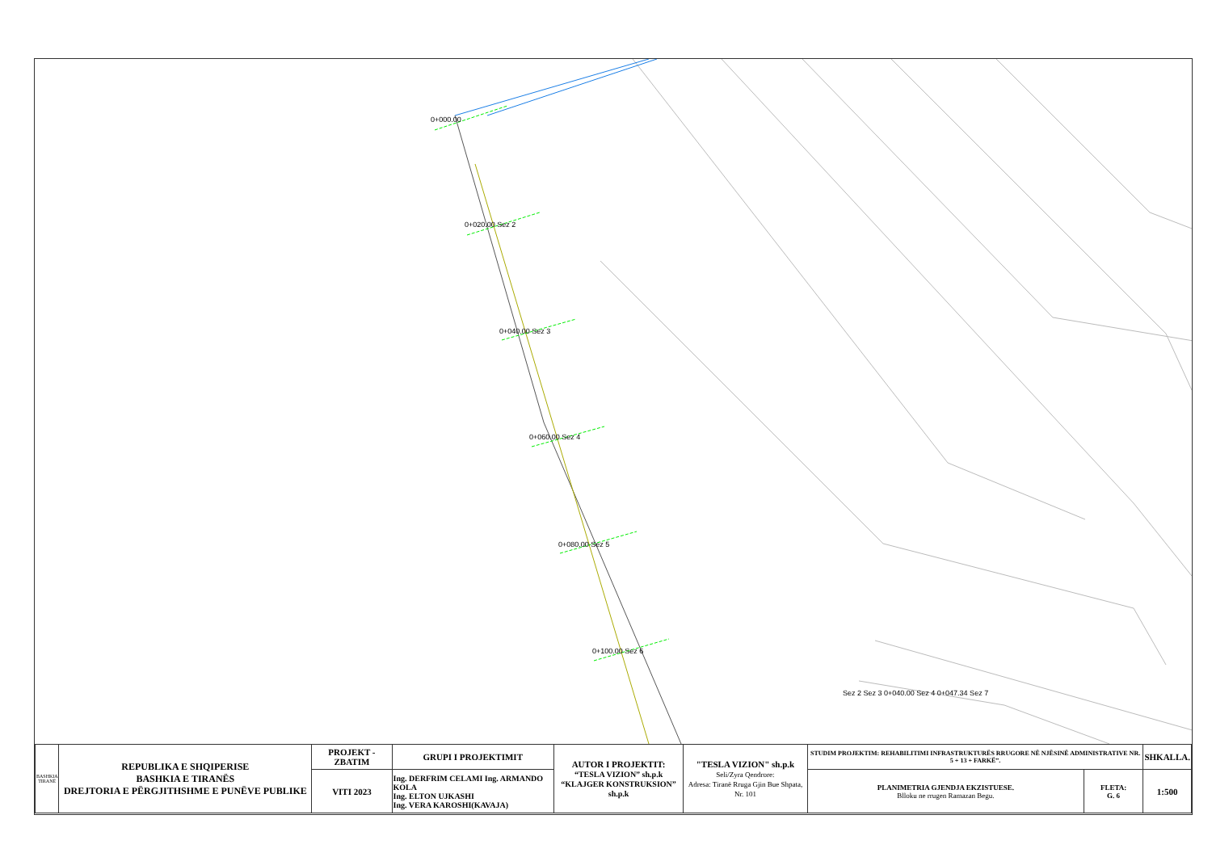0+000.00
0+020.00 Sez 2
0+040.00 Sez 3
0+060.00 Sez 4
0+080.00 Sez 5
0+100.00 Sez 6
Sez 2 Sez 3 0+040.00 Sez 4 0+047.34 Sez 7
| BASHKIA TIRANË | REPUBLIKA E SHQIPERISE BASHKIA E TIRANËS DREJTORIA E PËRGJITHSHME E PUNËVE PUBLIKE | PROJEKT - ZBATIM | GRUPI I PROJEKTIMIT | AUTOR I PROJEKTIT: “TESLA VIZION” sh.p.k “KLAJGER KONSTRUKSION” sh.p.k | "TESLA VIZION" sh.p.k Seli/Zyra Qendrore: Adresa: Tiranë Rruga Gjin Bue Shpata, Nr. 101 | STUDIM PROJEKTIM: REHABILITIMI INFRASTRUKTURËS RRUGORE NË NJËSINË ADMINISTRATIVE NR. 5 + 13 + FARKË”. | | SHKALLA. |
| | | VITI 2023 | Ing. DERFRIM CELAMI Ing. ARMANDO KOLA Ing. ELTON UJKASHI Ing. VERA KAROSHI(KAVAJA) | | | PLANIMETRIA GJENDJA EKZISTUESE. Blloku ne rrugen Ramazan Begu. | FLETA: G. 6 | 1:500 |